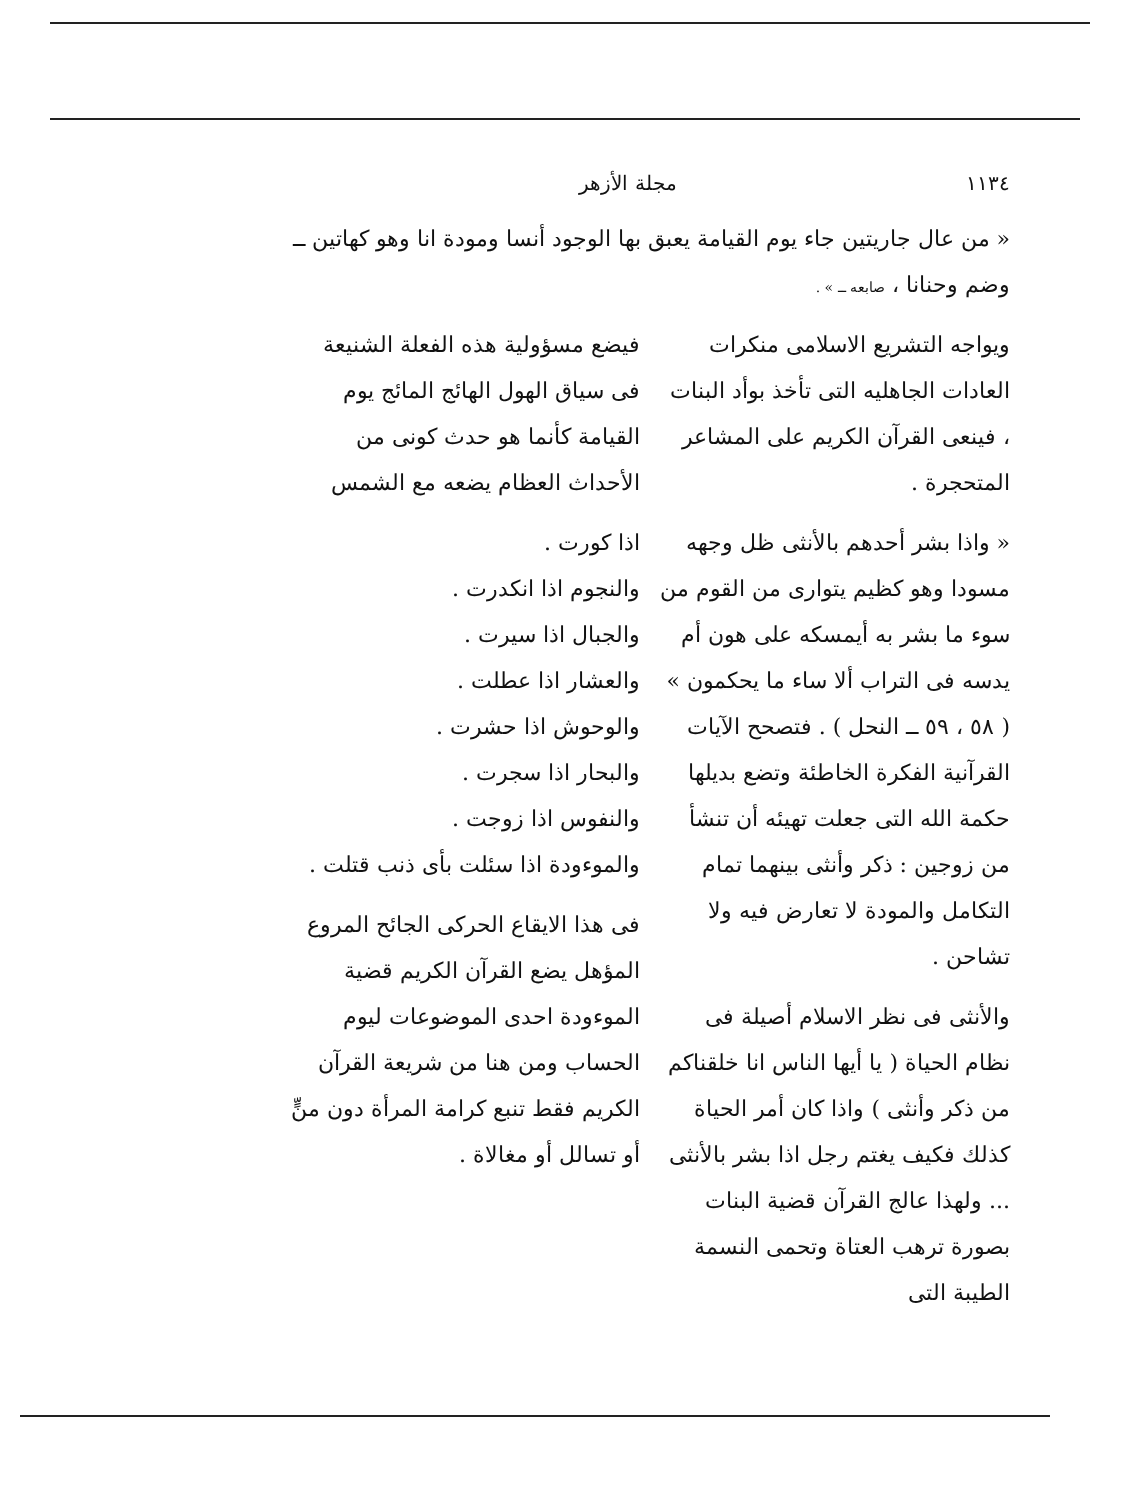١١٣٤ مجلة الأزهر
« من عال جاريتين جاء يوم القيامة يعبق بها الوجود أنسا ومودة انا وهو كهاتين ــ وضم وحنانا ، صابعه ــ » .
ويواجه التشريع الاسلامى منكرات العادات الجاهليه التى تأخذ بوأد البنات ، فينعى القرآن الكريم على المشاعر المتحجرة .
« واذا بشر أحدهم بالأنثى ظل وجهه مسودا وهو كظيم يتوارى من القوم من سوء ما بشر به أيمسكه على هون أم يدسه فى التراب ألا ساء ما يحكمون » ( ٥٨ ، ٥٩ ــ النحل ) . فتصحح الآيات القرآنية الفكرة الخاطئة وتضع بديلها حكمة الله التى جعلت تهيئه أن تنشأ من زوجين : ذكر وأنثى بينهما تمام التكامل والمودة لا تعارض فيه ولا تشاحن .
والأنثى فى نظر الاسلام أصيلة فى نظام الحياة ( يا أيها الناس انا خلقناكم من ذكر وأنثى ) واذا كان أمر الحياة كذلك فكيف يغتم رجل اذا بشر بالأنثى ... ولهذا عالج القرآن قضية البنات بصورة ترهب العتاة وتحمى النسمة الطيبة التى
فيضع مسؤولية هذه الفعلة الشنيعة فى سياق الهول الهائج المائج يوم القيامة كأنما هو حدث كونى من الأحداث العظام يضعه مع الشمس
اذا كورت .
والنجوم اذا انكدرت .
والجبال اذا سيرت .
والعشار اذا عطلت .
والوحوش اذا حشرت .
والبحار اذا سجرت .
والنفوس اذا زوجت .
والموءودة اذا سئلت بأى ذنب قتلت .
فى هذا الايقاع الحركى الجائح المروع المؤهل يضع القرآن الكريم قضية الموءودة احدى الموضوعات ليوم الحساب ومن هنا من شريعة القرآن الكريم فقط تنبع كرامة المرأة دون منٍّ أو تسالل أو مغالاة .